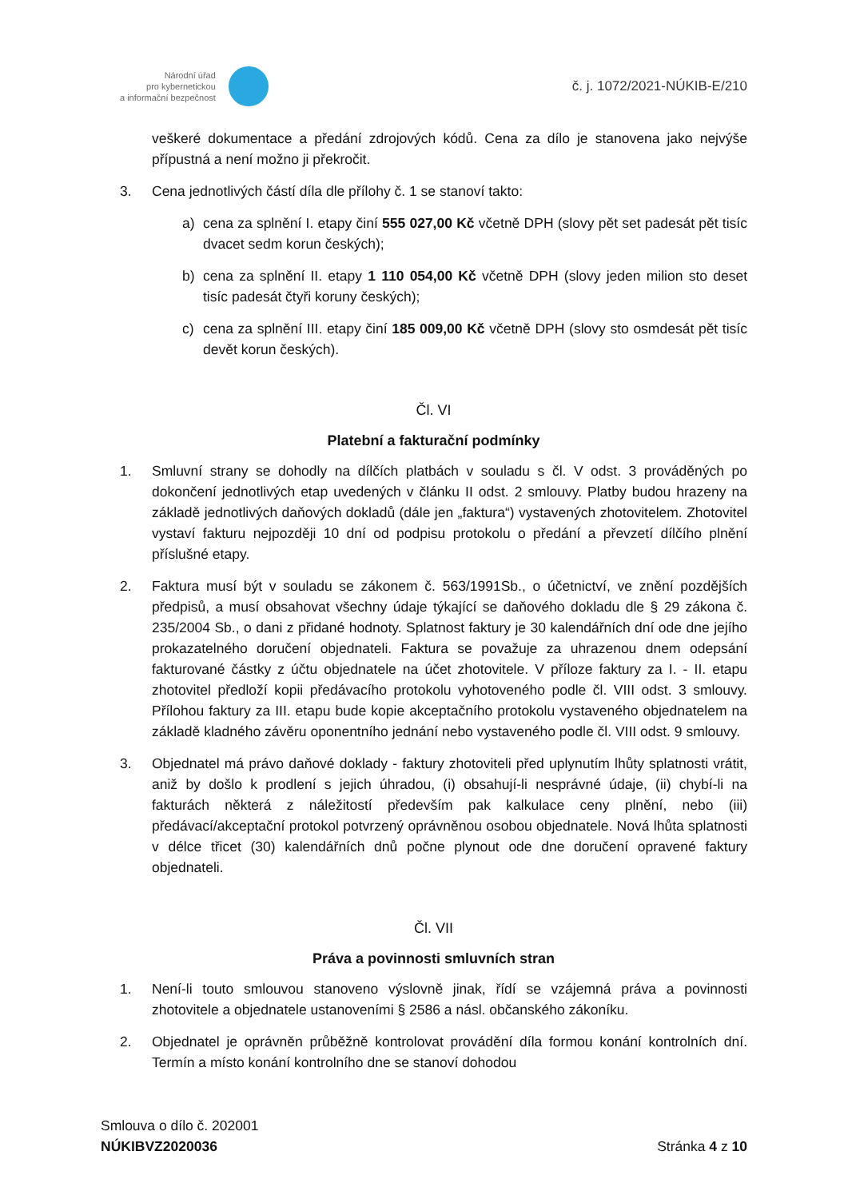Národní úřad
pro kybernetickou
a informační bezpečnost
č. j. 1072/2021-NÚKIB-E/210
veškeré dokumentace a předání zdrojových kódů. Cena za dílo je stanovena jako nejvýše přípustná a není možno ji překročit.
3. Cena jednotlivých částí díla dle přílohy č. 1 se stanoví takto:
a) cena za splnění I. etapy činí 555 027,00 Kč včetně DPH (slovy pět set padesát pět tisíc dvacet sedm korun českých);
b) cena za splnění II. etapy 1 110 054,00 Kč včetně DPH (slovy jeden milion sto deset tisíc padesát čtyři koruny českých);
c) cena za splnění III. etapy činí 185 009,00 Kč včetně DPH (slovy sto osmdesát pět tisíc devět korun českých).
Čl. VI
Platební a fakturační podmínky
1. Smluvní strany se dohodly na dílčích platbách v souladu s čl. V odst. 3 prováděných po dokončení jednotlivých etap uvedených v článku II odst. 2 smlouvy. Platby budou hrazeny na základě jednotlivých daňových dokladů (dále jen „faktura“) vystavených zhotovitelem. Zhotovitel vystaví fakturu nejpozději 10 dní od podpisu protokolu o předání a převzetí dílčího plnění příslušné etapy.
2. Faktura musí být v souladu se zákonem č. 563/1991Sb., o účetnictví, ve znění pozdějších předpisů, a musí obsahovat všechny údaje týkající se daňového dokladu dle § 29 zákona č. 235/2004 Sb., o dani z přidané hodnoty. Splatnost faktury je 30 kalendářních dní ode dne jejího prokazatelného doručení objednateli. Faktura se považuje za uhrazenou dnem odepsání fakturované částky z účtu objednatele na účet zhotovitele. V příloze faktury za I. - II. etapu zhotovitel předloží kopii předávacího protokolu vyhotoveného podle čl. VIII odst. 3 smlouvy. Přílohou faktury za III. etapu bude kopie akceptačního protokolu vystaveného objednatelem na základě kladného závěru oponentního jednání nebo vystaveného podle čl. VIII odst. 9 smlouvy.
3. Objednatel má právo daňové doklady - faktury zhotoviteli před uplynutím lhůty splatnosti vrátit, aniž by došlo k prodlení s jejich úhradou, (i) obsahují-li nesprávné údaje, (ii) chybí-li na fakturách některá z náležitostí především pak kalkulace ceny plnění, nebo (iii) předávací/akceptační protokol potvrzený oprávněnou osobou objednatele. Nová lhůta splatnosti v délce třicet (30) kalendářních dnů počne plynout ode dne doručení opravené faktury objednateli.
Čl. VII
Práva a povinnosti smluvních stran
1. Není-li touto smlouvou stanoveno výslovně jinak, řídí se vzájemná práva a povinnosti zhotovitele a objednatele ustanoveními § 2586 a násl. občanského zákoníku.
2. Objednatel je oprávněn průběžně kontrolovat provádění díla formou konání kontrolních dní. Termín a místo konání kontrolního dne se stanoví dohodou
Smlouva o dílo č. 202001
NÚKIBVZ2020036
Stránka 4 z 10